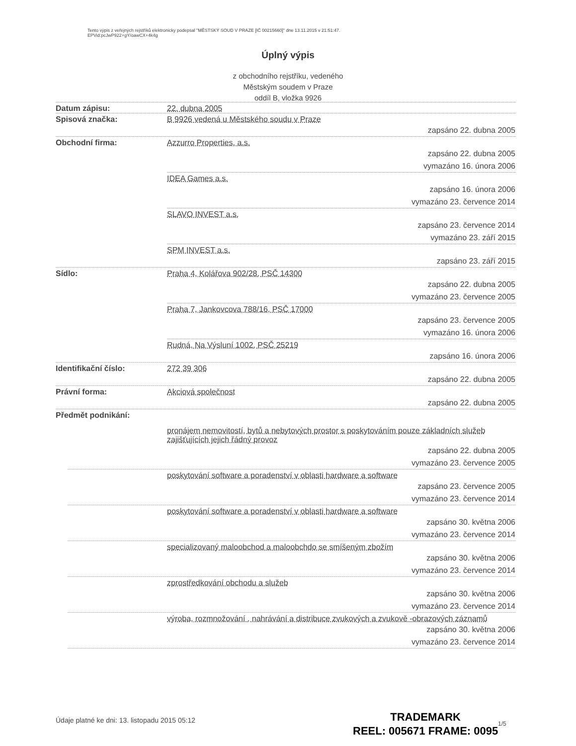Tento výpis z veřejných rejstříků elektronicky podepsal "MĚSTSKÝ SOUD V PRAZE [IČ 00215660]" dne 13.11.2015 v 21:51:47.
EPVid:pcJwP922+gY/oawCX+4k4g
Úplný výpis
z obchodního rejstříku, vedeného
Městským soudem v Praze
oddíl B, vložka 9926
Datum zápisu: 22. dubna 2005
Spisová značka: B 9926 vedená u Městského soudu v Praze
zapsáno 22. dubna 2005
Obchodní firma: Azzurro Properties, a.s.
zapsáno 22. dubna 2005
vymazáno 16. února 2006
IDEA Games a.s.
zapsáno 16. února 2006
vymazáno 23. července 2014
SLAVO INVEST a.s.
zapsáno 23. července 2014
vymazáno 23. září 2015
SPM INVEST a.s.
zapsáno 23. září 2015
Sídlo: Praha 4, Kolářova 902/28, PSČ 14300
zapsáno 22. dubna 2005
vymazáno 23. července 2005
Praha 7, Jankovcova 788/16, PSČ 17000
zapsáno 23. července 2005
vymazáno 16. února 2006
Rudná, Na Výsluní 1002, PSČ 25219
zapsáno 16. února 2006
Identifikační číslo: 272 39 306
zapsáno 22. dubna 2005
Právní forma: Akciová společnost
zapsáno 22. dubna 2005
Předmět podnikání:
pronájem nemovitostí, bytů a nebytových prostor s poskytováním pouze základních služeb zajišťujících jejich řádný provoz
zapsáno 22. dubna 2005
vymazáno 23. července 2005
poskytování software a poradenství v oblasti hardware a software
zapsáno 23. července 2005
vymazáno 23. července 2014
poskytování software a poradenství v oblasti hardware a software
zapsáno 30. května 2006
vymazáno 23. července 2014
specializovaný maloobchod a maloobchdo se smíšeným zbožím
zapsáno 30. května 2006
vymazáno 23. července 2014
zprostředkování obchodu a služeb
zapsáno 30. května 2006
vymazáno 23. července 2014
výroba, rozmnožování , nahrávání a distribuce zvukových a zvukově -obrazových záznamů
zapsáno 30. května 2006
vymazáno 23. července 2014
Údaje platné ke dni: 13. listopadu 2015 05:12
TRADEMARK
REEL: 005671 FRAME: 0095
1/5